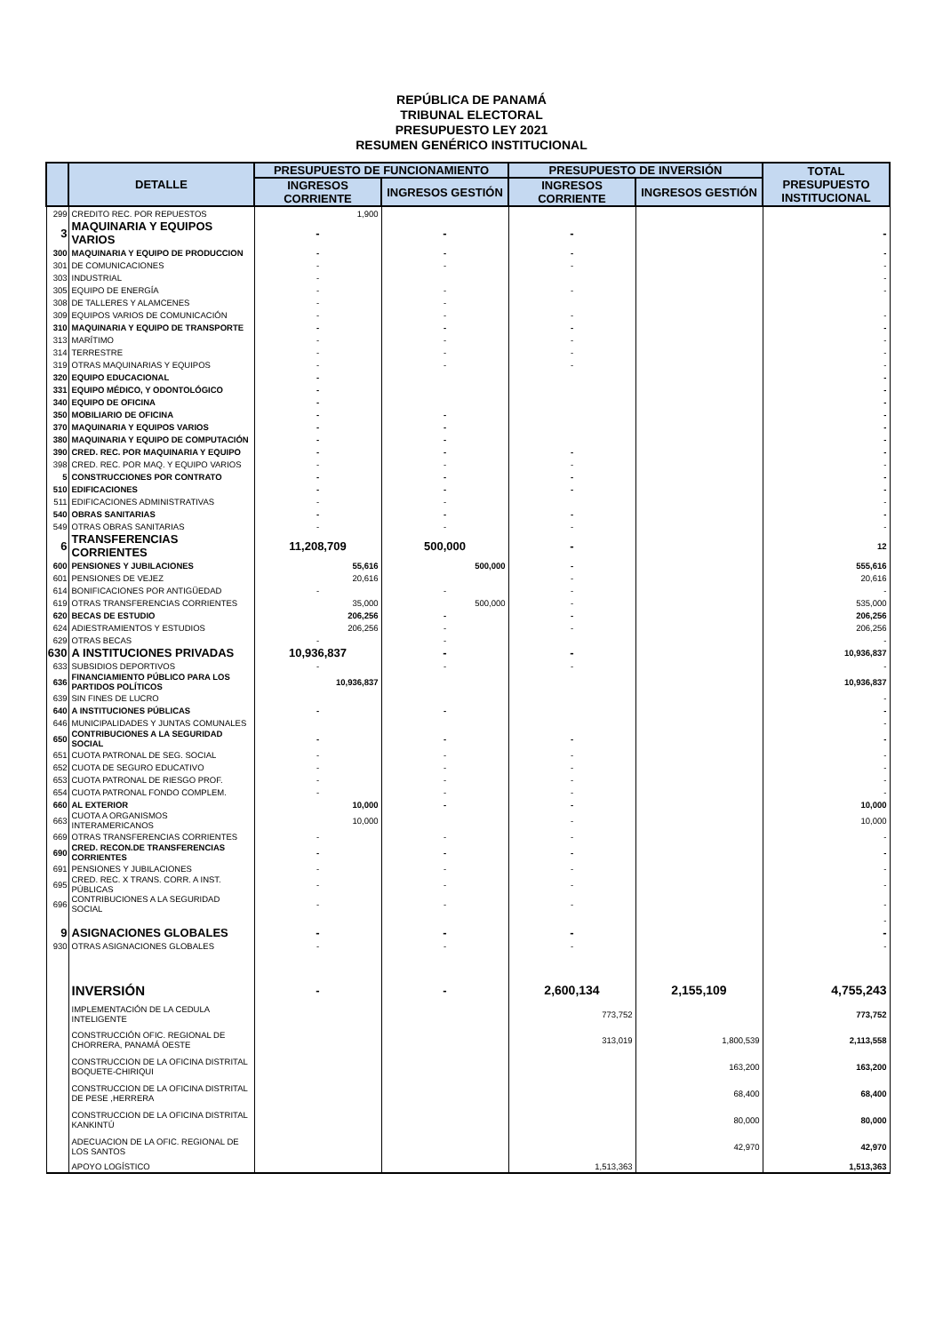REPÚBLICA DE PANAMÁ
TRIBUNAL ELECTORAL
PRESUPUESTO LEY 2021
RESUMEN GENÉRICO INSTITUCIONAL
| | DETALLE | PRESUPUESTO DE FUNCIONAMIENTO | | PRESUPUESTO DE INVERSIÓN | | TOTAL PRESUPUESTO INSTITUCIONAL |
| --- | --- | --- | --- | --- | --- | --- |
| | | INGRESOS CORRIENTE | INGRESOS GESTIÓN | INGRESOS CORRIENTE | INGRESOS GESTIÓN | |
| 299 | CREDITO REC. POR REPUESTOS | 1,900 | | | | |
| 3 | MAQUINARIA Y EQUIPOS VARIOS | - | - | - | | - |
| 300 | MAQUINARIA Y EQUIPO DE PRODUCCION | - | - | - | | - |
| 301 | DE COMUNICACIONES | - | - | - | | - |
| 303 | INDUSTRIAL | - | | | | - |
| 305 | EQUIPO DE ENERGÍA | - | - | - | | - |
| 308 | DE TALLERES Y ALAMCENES | - | - | | | |
| 309 | EQUIPOS VARIOS DE COMUNICACIÓN | - | - | - | | - |
| 310 | MAQUINARIA Y EQUIPO DE TRANSPORTE | - | - | - | | - |
| 313 | MARÍTIMO | - | - | - | | - |
| 314 | TERRESTRE | - | - | - | | - |
| 319 | OTRAS MAQUINARIAS Y EQUIPOS | - | - | - | | - |
| 320 | EQUIPO EDUCACIONAL | - | | | | - |
| 331 | EQUIPO MÉDICO, Y ODONTOLÓGICO | - | | | | - |
| 340 | EQUIPO DE OFICINA | - | | | | - |
| 350 | MOBILIARIO DE OFICINA | - | - | | | - |
| 370 | MAQUINARIA Y EQUIPOS VARIOS | - | - | | | - |
| 380 | MAQUINARIA Y EQUIPO DE COMPUTACIÓN | - | - | | | - |
| 390 | CRED. REC. POR MAQUINARIA Y EQUIPO | - | - | - | | - |
| 398 | CRED. REC. POR MAQ. Y EQUIPO VARIOS | - | - | - | | - |
| 5 | CONSTRUCCIONES POR CONTRATO | - | - | - | | - |
| 510 | EDIFICACIONES | - | - | - | | - |
| 511 | EDIFICACIONES ADMINISTRATIVAS | - | - | | | - |
| 540 | OBRAS SANITARIAS | - | - | - | | - |
| 549 | OTRAS OBRAS SANITARIAS | - | - | - | | - |
| 6 | TRANSFERENCIAS CORRIENTES | 11,208,709 | 500,000 | - | | 12 |
| 600 | PENSIONES Y JUBILACIONES | 55,616 | 500,000 | - | | 555,616 |
| 601 | PENSIONES DE VEJEZ | 20,616 | | - | | 20,616 |
| 614 | BONIFICACIONES POR ANTIGÜEDAD | - | - | - | | - |
| 619 | OTRAS TRANSFERENCIAS CORRIENTES | 35,000 | 500,000 | - | | 535,000 |
| 620 | BECAS DE ESTUDIO | 206,256 | - | - | | 206,256 |
| 624 | ADIESTRAMIENTOS Y ESTUDIOS | 206,256 | - | - | | 206,256 |
| 629 | OTRAS BECAS | - | - | | | - |
| 630 | A INSTITUCIONES PRIVADAS | 10,936,837 | - | - | | 10,936,837 |
| 633 | SUBSIDIOS DEPORTIVOS | - | - | - | | - |
| 636 | FINANCIAMIENTO PÚBLICO PARA LOS PARTIDOS POLÍTICOS | 10,936,837 | | | | 10,936,837 |
| 639 | SIN FINES DE LUCRO | | | | | - |
| 640 | A INSTITUCIONES PÚBLICAS | - | - | | | - |
| 646 | MUNICIPALIDADES Y JUNTAS COMUNALES | | | | | - |
| 650 | CONTRIBUCIONES A LA SEGURIDAD SOCIAL | - | - | - | | - |
| 651 | CUOTA PATRONAL DE SEG. SOCIAL | - | - | - | | - |
| 652 | CUOTA DE SEGURO EDUCATIVO | - | - | - | | - |
| 653 | CUOTA PATRONAL DE RIESGO PROF. | - | - | - | | - |
| 654 | CUOTA PATRONAL FONDO COMPLEM. | - | - | - | | - |
| 660 | AL EXTERIOR | 10,000 | - | - | | 10,000 |
| 663 | CUOTA A ORGANISMOS INTERAMERICANOS | 10,000 | | - | | 10,000 |
| 669 | OTRAS TRANSFERENCIAS CORRIENTES | - | - | - | | - |
| 690 | CRED. RECON.DE TRANSFERENCIAS CORRIENTES | - | - | - | | - |
| 691 | PENSIONES Y JUBILACIONES | - | - | - | | - |
| 695 | CRED. REC. X TRANS. CORR. A INST. PÚBLICAS | - | - | - | | - |
| 696 | CONTRIBUCIONES A LA SEGURIDAD SOCIAL | - | - | - | | - |
| | | | | | | - |
| 9 | ASIGNACIONES GLOBALES | - | - | - | | - |
| 930 | OTRAS ASIGNACIONES GLOBALES | - | - | - | | - |
| | INVERSIÓN | - | - | 2,600,134 | 2,155,109 | 4,755,243 |
| | IMPLEMENTACIÓN DE LA CEDULA INTELIGENTE | | | 773,752 | | 773,752 |
| | CONSTRUCCIÓN OFIC. REGIONAL DE CHORRERA, PANAMÁ OESTE | | | 313,019 | 1,800,539 | 2,113,558 |
| | CONSTRUCCION DE LA OFICINA DISTRITAL BOQUETE-CHIRIQUI | | | | 163,200 | 163,200 |
| | CONSTRUCCION DE LA OFICINA DISTRITAL DE PESE ,HERRERA | | | | 68,400 | 68,400 |
| | CONSTRUCCION DE LA OFICINA DISTRITAL KANKINTÚ | | | | 80,000 | 80,000 |
| | ADECUACION DE LA OFIC. REGIONAL DE LOS SANTOS | | | | 42,970 | 42,970 |
| | APOYO LOGÍSTICO | | | 1,513,363 | | 1,513,363 |